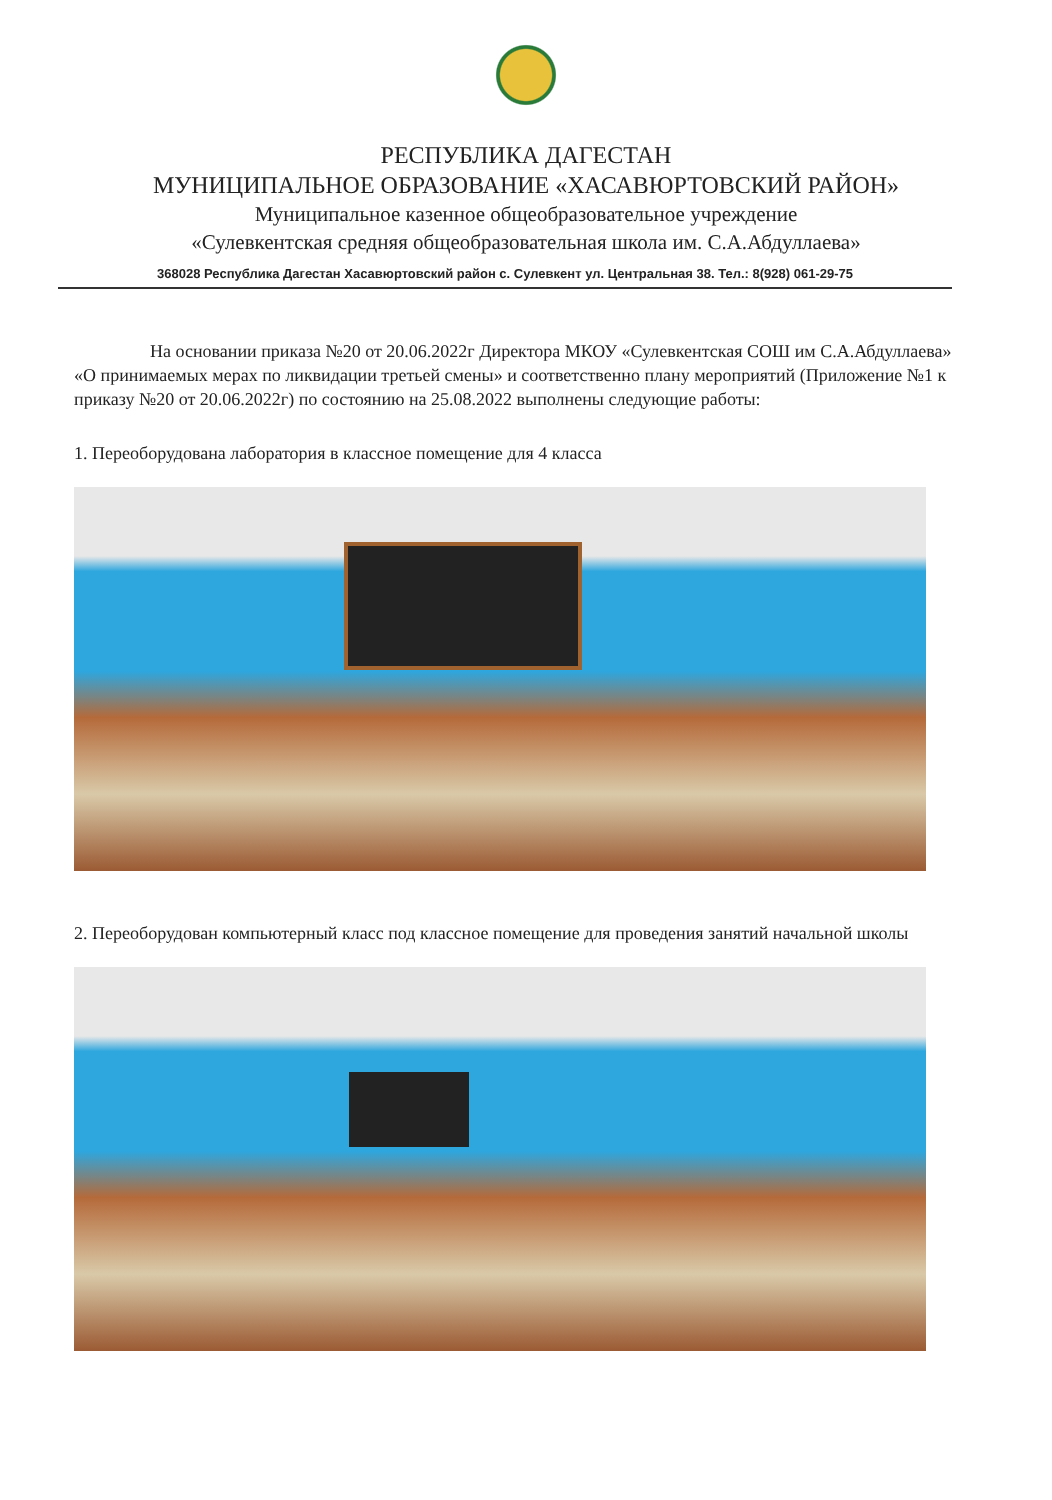РЕСПУБЛИКА ДАГЕСТАН
МУНИЦИПАЛЬНОЕ ОБРАЗОВАНИЕ «ХАСАВЮРТОВСКИЙ РАЙОН»
Муниципальное казенное общеобразовательное учреждение
«Сулевкентская средняя общеобразовательная школа им. С.А.Абдуллаева»
368028 Республика Дагестан Хасавюртовский район с. Сулевкент ул. Центральная 38. Тел.: 8(928) 061-29-75
На основании приказа №20 от 20.06.2022г Директора МКОУ «Сулевкентская СОШ им С.А.Абдуллаева» «О принимаемых мерах по ликвидации третьей смены» и соответственно плану мероприятий (Приложение №1 к приказу №20 от 20.06.2022г) по состоянию на 25.08.2022 выполнены следующие работы:
1. Переоборудована лаборатория в классное помещение для 4 класса
2. Переоборудован компьютерный класс под классное помещение для проведения занятий начальной школы